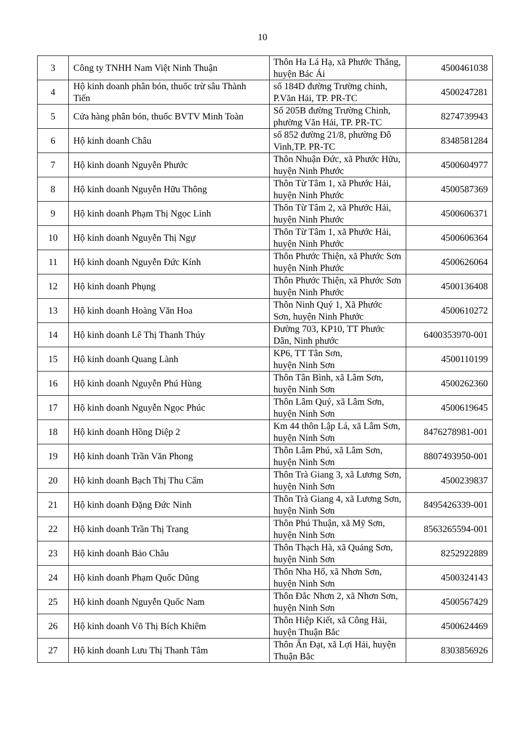10
| 3 | Công ty TNHH Nam Việt Ninh Thuận | Thôn Ha Lá Hạ, xã Phước Thắng, huyện Bác Ái | 4500461038 |
| 4 | Hộ kinh doanh phân bón, thuốc trừ sâu Thành Tiến | số 184D đường Trường chinh, P.Văn Hải, TP. PR-TC | 4500247281 |
| 5 | Cửa hàng phân bón, thuốc BVTV Minh Toàn | Số 205B đường Trường Chinh, phường Văn Hải, TP. PR-TC | 8274739943 |
| 6 | Hộ kinh doanh Châu | số 852 đường 21/8, phường Đô Vinh,TP. PR-TC | 8348581284 |
| 7 | Hộ kinh doanh Nguyễn Phước | Thôn Nhuận Đức, xã Phước Hữu, huyện Ninh Phước | 4500604977 |
| 8 | Hộ kinh doanh Nguyễn Hữu Thông | Thôn Từ Tâm 1, xã Phước Hải, huyện Ninh Phước | 4500587369 |
| 9 | Hộ kinh doanh Phạm Thị Ngọc Linh | Thôn Từ Tâm 2, xã Phước Hải, huyện Ninh Phước | 4500606371 |
| 10 | Hộ kinh doanh Nguyễn Thị Ngự | Thôn Từ Tâm 1, xã Phước Hải, huyện Ninh Phước | 4500606364 |
| 11 | Hộ kinh doanh Nguyễn Đức Kính | Thôn Phước Thiện, xã Phước Sơn huyện Ninh Phước | 4500626064 |
| 12 | Hộ kinh doanh Phụng | Thôn Phước Thiện, xã Phước Sơn huyện Ninh Phước | 4500136408 |
| 13 | Hộ kinh doanh Hoàng Văn Hoa | Thôn Ninh Quý 1, Xã Phước Sơn, huyện Ninh Phước | 4500610272 |
| 14 | Hộ kinh doanh Lê Thị Thanh Thúy | Đường 703, KP10, TT Phước Dân, Ninh phước | 6400353970-001 |
| 15 | Hộ kinh doanh Quang Lành | KP6, TT Tân Sơn, huyện Ninh Sơn | 4500110199 |
| 16 | Hộ kinh doanh Nguyễn Phú Hùng | Thôn Tân Bình, xã Lâm Sơn, huyện Ninh Sơn | 4500262360 |
| 17 | Hộ kinh doanh Nguyễn Ngọc Phúc | Thôn Lâm Quý, xã Lâm Sơn, huyện Ninh Sơn | 4500619645 |
| 18 | Hộ kinh doanh Hồng Diệp 2 | Km 44 thôn Lập Lá, xã Lâm Sơn, huyện Ninh Sơn | 8476278981-001 |
| 19 | Hộ kinh doanh Trần Văn Phong | Thôn Lâm Phú, xã Lâm Sơn, huyện Ninh Sơn | 8807493950-001 |
| 20 | Hộ kinh doanh Bạch Thị Thu Cẩm | Thôn Trà Giang 3, xã Lương Sơn, huyện Ninh Sơn | 4500239837 |
| 21 | Hộ kinh doanh Đặng Đức Ninh | Thôn Trà Giang 4, xã Lương Sơn, huyện Ninh Sơn | 8495426339-001 |
| 22 | Hộ kinh doanh Trần Thị Trang | Thôn Phú Thuận, xã Mỹ Sơn, huyện Ninh Sơn | 8563265594-001 |
| 23 | Hộ kinh doanh Bảo Châu | Thôn Thạch Hà, xã Quảng Sơn, huyện Ninh Sơn | 8252922889 |
| 24 | Hộ kinh doanh Phạm Quốc Dũng | Thôn Nha Hố, xã Nhơn Sơn, huyện Ninh Sơn | 4500324143 |
| 25 | Hộ kinh doanh Nguyễn Quốc Nam | Thôn Đắc Nhơn 2, xã Nhơn Sơn, huyện Ninh Sơn | 4500567429 |
| 26 | Hộ kinh doanh Võ Thị Bích Khiêm | Thôn Hiệp Kiết, xã Công Hải, huyện Thuận Bắc | 4500624469 |
| 27 | Hộ kinh doanh Lưu Thị Thanh Tâm | Thôn Ấn Đạt, xã Lợi Hải, huyện Thuận Bắc | 8303856926 |